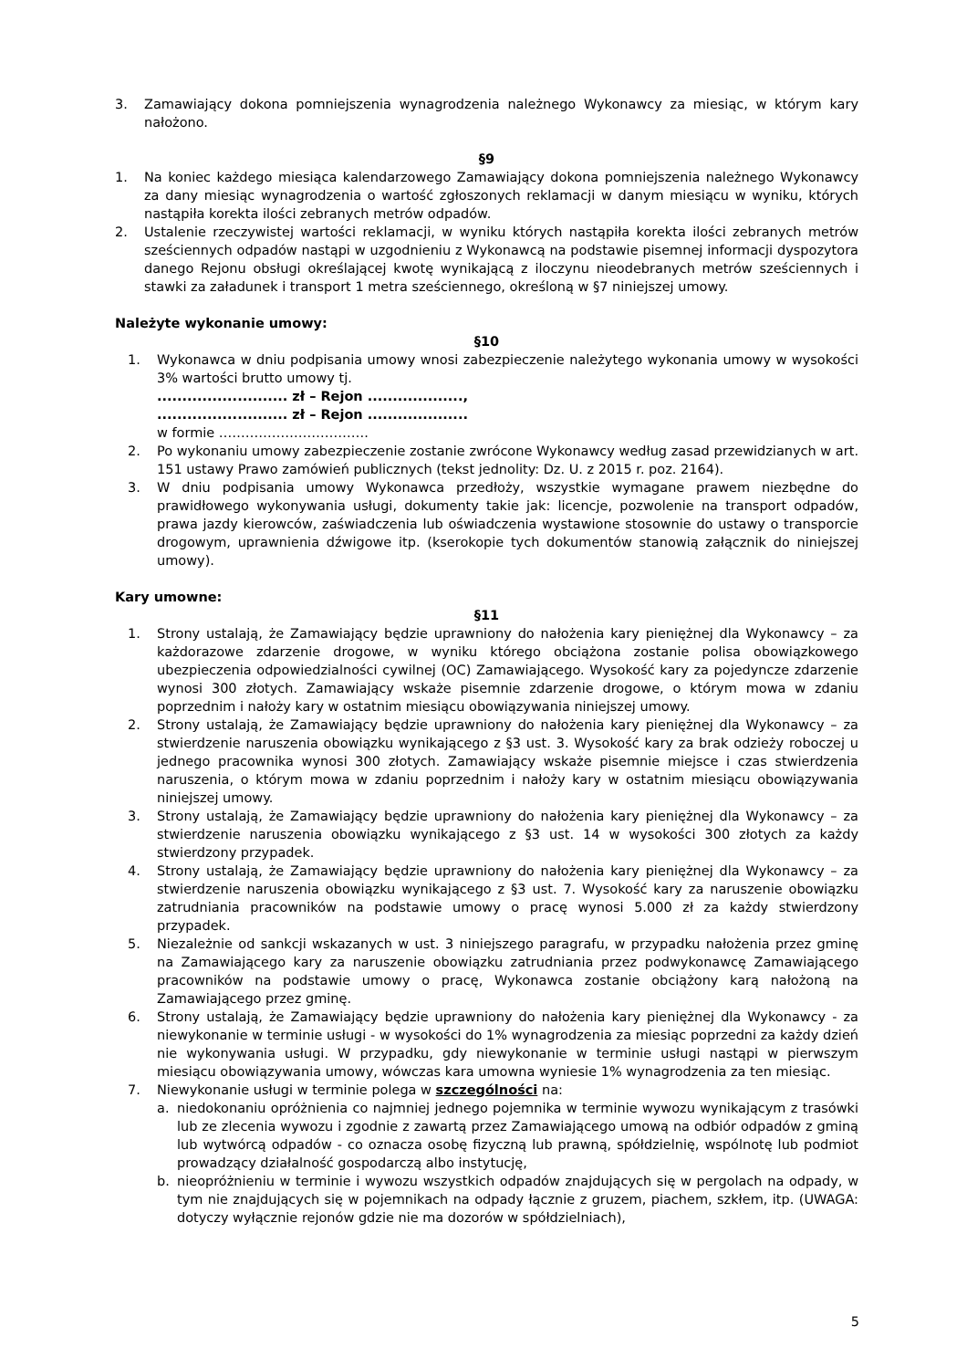3. Zamawiający dokona pomniejszenia wynagrodzenia należnego Wykonawcy za miesiąc, w którym kary nałożono.
§9
1. Na koniec każdego miesiąca kalendarzowego Zamawiający dokona pomniejszenia należnego Wykonawcy za dany miesiąc wynagrodzenia o wartość zgłoszonych reklamacji w danym miesiącu w wyniku, których nastąpiła korekta ilości zebranych metrów odpadów.
2. Ustalenie rzeczywistej wartości reklamacji, w wyniku których nastąpiła korekta ilości zebranych metrów sześciennych odpadów nastąpi w uzgodnieniu z Wykonawcą na podstawie pisemnej informacji dyspozytora danego Rejonu obsługi określającej kwotę wynikającą z iloczynu nieodebranych metrów sześciennych i stawki za załadunek i transport 1 metra sześciennego, określoną w §7 niniejszej umowy.
Należyte wykonanie umowy:
§10
1. Wykonawca w dniu podpisania umowy wnosi zabezpieczenie należytego wykonania umowy w wysokości 3% wartości brutto umowy tj.
.......................... zł – Rejon ...................,
.......................... zł – Rejon ....................
w formie …………………………….
2. Po wykonaniu umowy zabezpieczenie zostanie zwrócone Wykonawcy według zasad przewidzianych w art. 151 ustawy Prawo zamówień publicznych (tekst jednolity: Dz. U. z 2015 r. poz. 2164).
3. W dniu podpisania umowy Wykonawca przedłoży, wszystkie wymagane prawem niezbędne do prawidłowego wykonywania usługi, dokumenty takie jak: licencje, pozwolenie na transport odpadów, prawa jazdy kierowców, zaświadczenia lub oświadczenia wystawione stosownie do ustawy o transporcie drogowym, uprawnienia dźwigowe itp. (kserokopie tych dokumentów stanowią załącznik do niniejszej umowy).
Kary umowne:
§11
1. Strony ustalają, że Zamawiający będzie uprawniony do nałożenia kary pieniężnej dla Wykonawcy – za każdorazowe zdarzenie drogowe, w wyniku którego obciążona zostanie polisa obowiązkowego ubezpieczenia odpowiedzialności cywilnej (OC) Zamawiającego. Wysokość kary za pojedyncze zdarzenie wynosi 300 złotych. Zamawiający wskaże pisemnie zdarzenie drogowe, o którym mowa w zdaniu poprzednim i nałoży kary w ostatnim miesiącu obowiązywania niniejszej umowy.
2. Strony ustalają, że Zamawiający będzie uprawniony do nałożenia kary pieniężnej dla Wykonawcy – za stwierdzenie naruszenia obowiązku wynikającego z §3 ust. 3. Wysokość kary za brak odzieży roboczej u jednego pracownika wynosi 300 złotych. Zamawiający wskaże pisemnie miejsce i czas stwierdzenia naruszenia, o którym mowa w zdaniu poprzednim i nałoży kary w ostatnim miesiącu obowiązywania niniejszej umowy.
3. Strony ustalają, że Zamawiający będzie uprawniony do nałożenia kary pieniężnej dla Wykonawcy – za stwierdzenie naruszenia obowiązku wynikającego z §3 ust. 14 w wysokości 300 złotych za każdy stwierdzony przypadek.
4. Strony ustalają, że Zamawiający będzie uprawniony do nałożenia kary pieniężnej dla Wykonawcy – za stwierdzenie naruszenia obowiązku wynikającego z §3 ust. 7. Wysokość kary za naruszenie obowiązku zatrudniania pracowników na podstawie umowy o pracę wynosi 5.000 zł za każdy stwierdzony przypadek.
5. Niezależnie od sankcji wskazanych w ust. 3 niniejszego paragrafu, w przypadku nałożenia przez gminę na Zamawiającego kary za naruszenie obowiązku zatrudniania przez podwykonawcę Zamawiającego pracowników na podstawie umowy o pracę, Wykonawca zostanie obciążony karą nałożoną na Zamawiającego przez gminę.
6. Strony ustalają, że Zamawiający będzie uprawniony do nałożenia kary pieniężnej dla Wykonawcy - za niewykonanie w terminie usługi - w wysokości do 1% wynagrodzenia za miesiąc poprzedni za każdy dzień nie wykonywania usługi. W przypadku, gdy niewykonanie w terminie usługi nastąpi w pierwszym miesiącu obowiązywania umowy, wówczas kara umowna wyniesie 1% wynagrodzenia za ten miesiąc.
7. Niewykonanie usługi w terminie polega w szczególności na:
a. niedokonaniu opróżnienia co najmniej jednego pojemnika w terminie wywozu wynikającym z trasówki lub ze zlecenia wywozu i zgodnie z zawartą przez Zamawiającego umową na odbiór odpadów z gminą lub wytwórcą odpadów - co oznacza osobę fizyczną lub prawną, spółdzielnię, wspólnotę lub podmiot prowadzący działalność gospodarczą albo instytucję,
b. nieopróżnieniu w terminie i wywozu wszystkich odpadów znajdujących się w pergolach na odpady, w tym nie znajdujących się w pojemnikach na odpady łącznie z gruzem, piachem, szkłem, itp. (UWAGA: dotyczy wyłącznie rejonów gdzie nie ma dozorów w spółdzielniach),
5